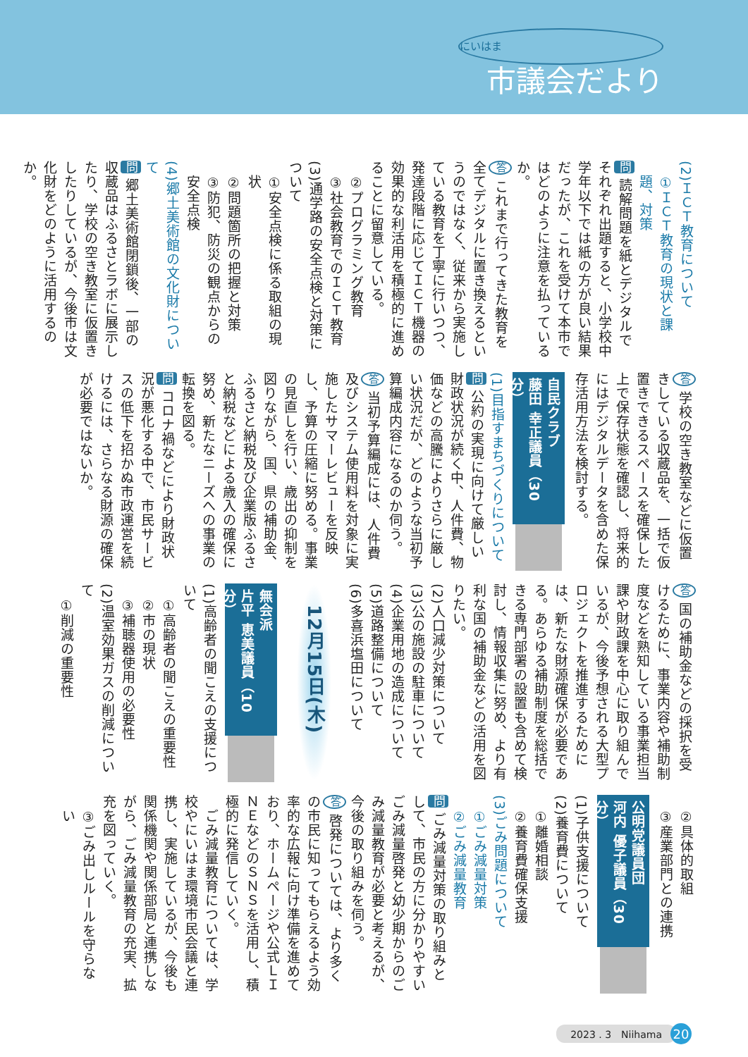にいはま
市議会だより
(2)ＩＣＴ教育について
①ＩＣＴ教育の現状と課題、対策
問 読解問題を紙とデジタルでそれぞれ出題すると、小学校中学年以下では紙の方が良い結果だったが、これを受けて本市ではどのように注意を払っているか。
答 これまで行ってきた教育を全てデジタルに置き換えるというのではなく、従来から実施している教育を丁寧に行いつつ、発達段階に応じてＩＣＴ機器の効果的な利活用を積極的に進めることに留意している。
②プログラミング教育
③社会教育でのＩＣＴ教育
(3)通学路の安全点検と対策について
①安全点検に係る取組の現状
②問題箇所の把握と対策
③防犯、防災の観点からの安全点検
(4)郷土美術館の文化財について
問 郷土美術館閉鎖後、一部の収蔵品はふるさとラボに展示したり、学校の空き教室に仮置きしたりしているが、今後市は文化財をどのように活用するのか。
答 学校の空き教室などに仮置きしている収蔵品を、一括で仮置きできるスペースを確保した上で保存状態を確認し、将来的にはデジタルデータを含めた保存活用方法を検討する。
自民クラブ
藤田 幸正議員（30分）
(1)目指すまちづくりについて
問 公約の実現に向けて厳しい財政状況が続く中、人件費、物価などの高騰によりさらに厳しい状況だが、どのような当初予算編成内容になるのか伺う。
答 当初予算編成には、人件費及びシステム使用料を対象に実施したサマーレビューを反映し、予算の圧縮に努める。事業の見直しを行い、歳出の抑制を図りながら、国、県の補助金、ふるさと納税及び企業版ふるさと納税などによる歳入の確保に努め、新たなニーズへの事業の転換を図る。
問 コロナ禍などにより財政状況が悪化する中で、市民サービスの低下を招かぬ市政運営を続けるには、さらなる財源の確保が必要ではないか。
答 国の補助金などの採択を受けるために、事業内容や補助制度などを熟知している事業担当課や財政課を中心に取り組んでいるが、今後予想される大型プロジェクトを推進するためには、新たな財源確保が必要である。あらゆる補助制度を総括できる専門部署の設置も含めて検討し、情報収集に努め、より有利な国の補助金などの活用を図りたい。
(2)人口減少対策について
(3)公の施設の駐車について
(4)企業用地の造成について
(5)道路整備について
(6)多喜浜塩田について
12月15日(木)
無会派
片平 恵美議員（10分）
(1)高齢者の聞こえの支援について
①高齢者の聞こえの重要性
②市の現状
③補聴器使用の必要性
(2)温室効果ガスの削減について
①削減の重要性
②具体的取組
③産業部門との連携
公明党議員団
河内 優子議員（30分）
(1)子供支援について
(2)養育費について
①離婚相談
②養育費確保支援
(3)ごみ問題について
①ごみ減量対策
②ごみ減量教育
問 ごみ減量対策の取り組みとして、市民の方に分かりやすいごみ減量啓発と幼少期からのごみ減量教育が必要と考えるが、今後の取り組みを伺う。
答 啓発については、より多くの市民に知ってもらえるよう効率的な広報に向け準備を進めており、ホームページや公式ＬＩＮＥなどのＳＮＳを活用し、積極的に発信していく。
　ごみ減量教育については、学校やにいはま環境市民会議と連携し、実施しているが、今後も関係機関や関係部局と連携しながら、ごみ減量教育の充実、拡充を図っていく。
③ごみ出しルールを守らない
2023 . 3　Niihama 20